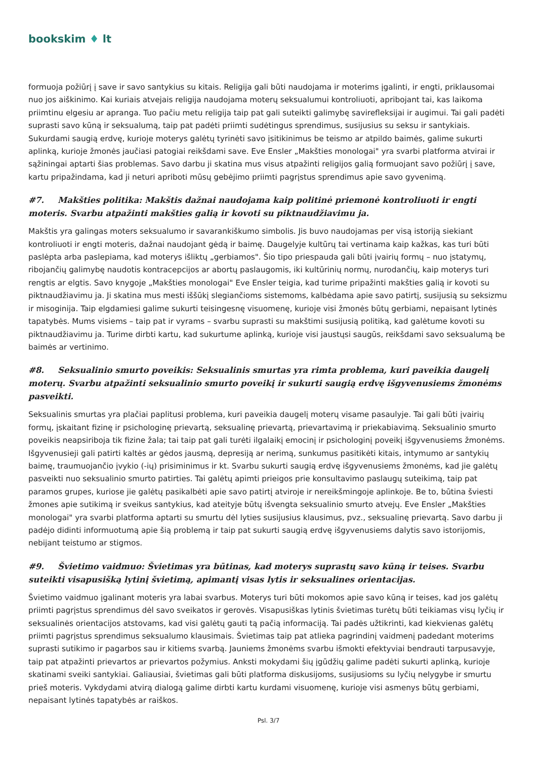bookskim ♦ lt
formuoja požiūrį į save ir savo santykius su kitais. Religija gali būti naudojama ir moterims įgalinti, ir engti, priklausomai nuo jos aiškinimo. Kai kuriais atvejais religija naudojama moterų seksualumui kontroliuoti, apribojant tai, kas laikoma priimtinu elgesiu ar apranga. Tuo pačiu metu religija taip pat gali suteikti galimybę savirefleksijai ir augimui. Tai gali padėti suprasti savo kūną ir seksualumą, taip pat padėti priimti sudėtingus sprendimus, susijusius su seksu ir santykiais. Sukurdami saugią erdvę, kurioje moterys galėtų tyrinėti savo įsitikinimus be teismo ar atpildo baimės, galime sukurti aplinką, kurioje žmonės jaučiasi patogiai reikšdami save. Eve Ensler „Makšties monologai" yra svarbi platforma atvirai ir sąžiningai aptarti šias problemas. Savo darbu ji skatina mus visus atpažinti religijos galią formuojant savo požiūrį į save, kartu pripažindama, kad ji neturi apriboti mūsų gebėjimo priimti pagrįstus sprendimus apie savo gyvenimą.
#7. Makšties politika: Makštis dažnai naudojama kaip politinė priemonė kontroliuoti ir engti moteris. Svarbu atpažinti makšties galią ir kovoti su piktnaudžiavimu ja.
Makštis yra galingas moters seksualumo ir savarankiškumo simbolis. Jis buvo naudojamas per visą istoriją siekiant kontroliuoti ir engti moteris, dažnai naudojant gėdą ir baimę. Daugelyje kultūrų tai vertinama kaip kažkas, kas turi būti paslėpta arba paslepiama, kad moterys išliktų „gerbiamos". Šio tipo priespauda gali būti įvairių formų – nuo įstatymų, ribojančių galimybę naudotis kontracepcijos ar abortų paslaugomis, iki kultūrinių normų, nurodančių, kaip moterys turi rengtis ar elgtis. Savo knygoje „Makšties monologai" Eve Ensler teigia, kad turime pripažinti makšties galią ir kovoti su piktnaudžiavimu ja. Ji skatina mus mesti iššūkį slegiančioms sistemoms, kalbėdama apie savo patirtį, susijusią su seksizmu ir misoginija. Taip elgdamiesi galime sukurti teisingesnę visuomenę, kurioje visi žmonės būtų gerbiami, nepaisant lytinės tapatybės. Mums visiems – taip pat ir vyrams – svarbu suprasti su makštimi susijusią politiką, kad galėtume kovoti su piktnaudžiavimu ja. Turime dirbti kartu, kad sukurtume aplinką, kurioje visi jaustųsi saugūs, reikšdami savo seksualumą be baimės ar vertinimo.
#8. Seksualinio smurto poveikis: Seksualinis smurtas yra rimta problema, kuri paveikia daugelį moterų. Svarbu atpažinti seksualinio smurto poveikį ir sukurti saugią erdvę išgyvenusiems žmonėms pasveikti.
Seksualinis smurtas yra plačiai paplitusi problema, kuri paveikia daugelį moterų visame pasaulyje. Tai gali būti įvairių formų, įskaitant fizinę ir psichologinę prievartą, seksualinę prievartą, prievartavimą ir priekabiavimą. Seksualinio smurto poveikis neapsiriboja tik fizine žala; tai taip pat gali turėti ilgalaikį emocinį ir psichologinį poveikį išgyvenusiems žmonėms. Išgyvenusieji gali patirti kaltės ar gėdos jausmą, depresiją ar nerimą, sunkumus pasitikėti kitais, intymumo ar santykių baimę, traumuojančio įvykio (-ių) prisiminimus ir kt. Svarbu sukurti saugią erdvę išgyvenusiems žmonėms, kad jie galėtų pasveikti nuo seksualinio smurto patirties. Tai galėtų apimti prieigos prie konsultavimo paslaugų suteikimą, taip pat paramos grupes, kuriose jie galėtų pasikalbėti apie savo patirtį atviroje ir nereikšmingoje aplinkoje. Be to, būtina šviesti žmones apie sutikimą ir sveikus santykius, kad ateityje būtų išvengta seksualinio smurto atvejų. Eve Ensler „Makšties monologai" yra svarbi platforma aptarti su smurtu dėl lyties susijusius klausimus, pvz., seksualinę prievartą. Savo darbu ji padėjo didinti informuotumą apie šią problemą ir taip pat sukurti saugią erdvę išgyvenusiems dalytis savo istorijomis, nebijant teistumo ar stigmos.
#9. Švietimo vaidmuo: Švietimas yra būtinas, kad moterys suprastų savo kūną ir teises. Svarbu suteikti visapusišką lytinį švietimą, apimantį visas lytis ir seksualines orientacijas.
Švietimo vaidmuo įgalinant moteris yra labai svarbus. Moterys turi būti mokomos apie savo kūną ir teises, kad jos galėtų priimti pagrįstus sprendimus dėl savo sveikatos ir gerovės. Visapusiškas lytinis švietimas turėtų būti teikiamas visų lyčių ir seksualinės orientacijos atstovams, kad visi galėtų gauti tą pačią informaciją. Tai padės užtikrinti, kad kiekvienas galėtų priimti pagrįstus sprendimus seksualumo klausimais. Švietimas taip pat atlieka pagrindinį vaidmenį padedant moterims suprasti sutikimo ir pagarbos sau ir kitiems svarbą. Jauniems žmonėms svarbu išmokti efektyviai bendrauti tarpusavyje, taip pat atpažinti prievartos ar prievartos požymius. Anksti mokydami šių įgūdžių galime padėti sukurti aplinką, kurioje skatinami sveiki santykiai. Galiausiai, švietimas gali būti platforma diskusijoms, susijusioms su lyčių nelygybe ir smurtu prieš moteris. Vykdydami atvirą dialogą galime dirbti kartu kurdami visuomenę, kurioje visi asmenys būtų gerbiami, nepaisant lytinės tapatybės ar raiškos.
Psl. 3/7